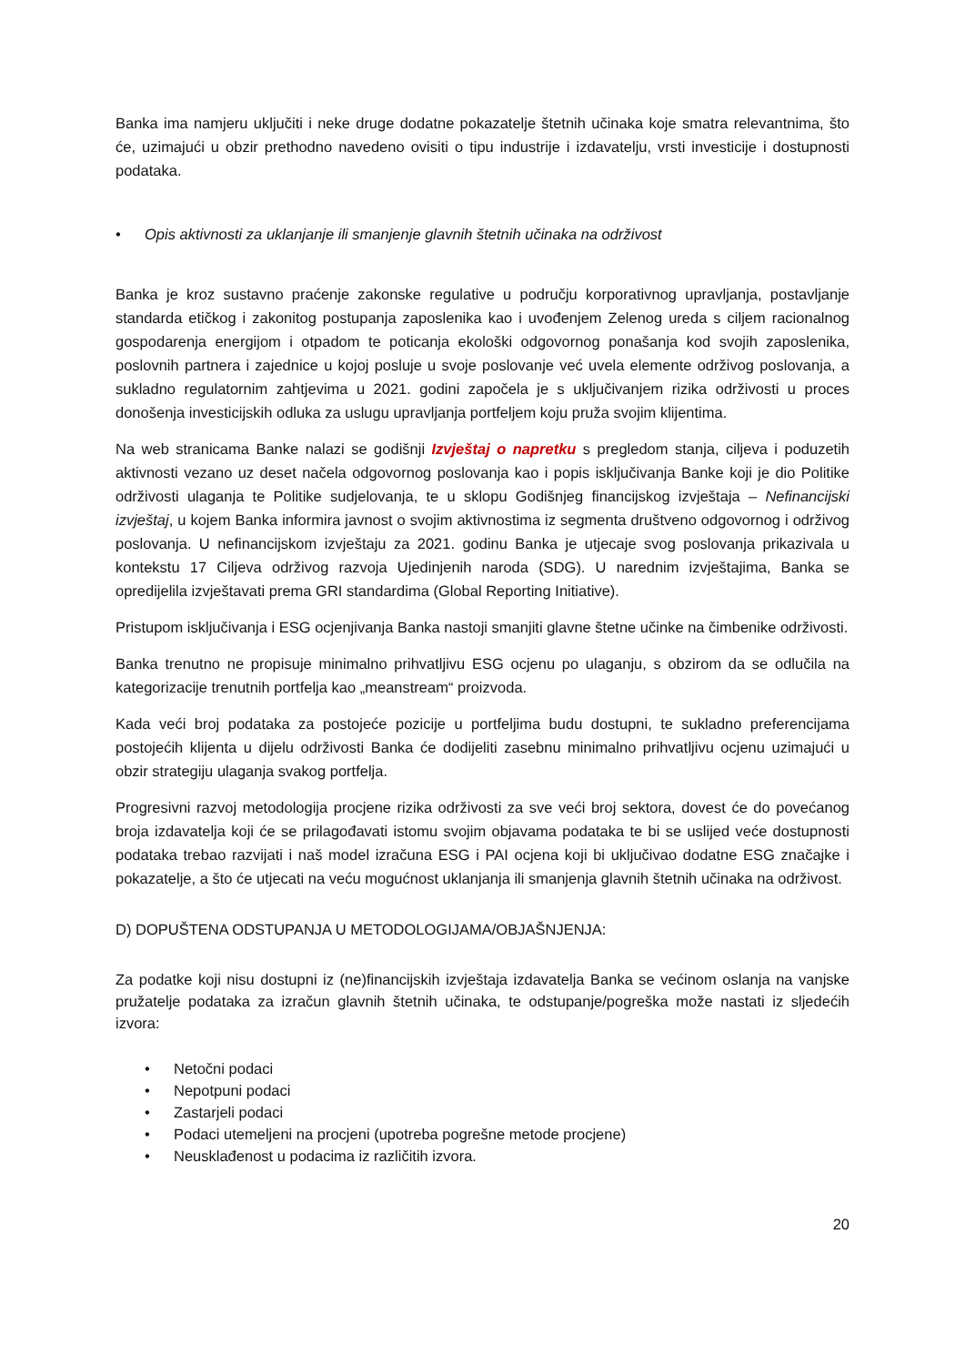Banka ima namjeru uključiti i neke druge dodatne pokazatelje štetnih učinaka koje smatra relevantnima, što će, uzimajući u obzir prethodno navedeno ovisiti o tipu industrije i izdavatelju, vrsti investicije i dostupnosti podataka.
• Opis aktivnosti za uklanjanje ili smanjenje glavnih štetnih učinaka na održivost
Banka je kroz sustavno praćenje zakonske regulative u području korporativnog upravljanja, postavljanje standarda etičkog i zakonitog postupanja zaposlenika kao i uvođenjem Zelenog ureda s ciljem racionalnog gospodarenja energijom i otpadom te poticanja ekološki odgovornog ponašanja kod svojih zaposlenika, poslovnih partnera i zajednice u kojoj posluje u svoje poslovanje već uvela elemente održivog poslovanja, a sukladno regulatornim zahtjevima u 2021. godini započela je s uključivanjem rizika održivosti u proces donošenja investicijskih odluka za uslugu upravljanja portfeljem koju pruža svojim klijentima.
Na web stranicama Banke nalazi se godišnji Izvještaj o napretku s pregledom stanja, ciljeva i poduzetih aktivnosti vezano uz deset načela odgovornog poslovanja kao i popis isključivanja Banke koji je dio Politike održivosti ulaganja te Politike sudjelovanja, te u sklopu Godišnjeg financijskog izvještaja – Nefinancijski izvještaj, u kojem Banka informira javnost o svojim aktivnostima iz segmenta društveno odgovornog i održivog poslovanja. U nefinancijskom izvještaju za 2021. godinu Banka je utjecaje svog poslovanja prikazivala u kontekstu 17 Ciljeva održivog razvoja Ujedinjenih naroda (SDG). U narednim izvještajima, Banka se opredijelila izvještavati prema GRI standardima (Global Reporting Initiative).
Pristupom isključivanja i ESG ocjenjivanja Banka nastoji smanjiti glavne štetne učinke na čimbenike održivosti.
Banka trenutno ne propisuje minimalno prihvatljivu ESG ocjenu po ulaganju, s obzirom da se odlučila na kategorizacije trenutnih portfelja kao „meanstream“ proizvoda.
Kada veći broj podataka za postojeće pozicije u portfeljima budu dostupni, te sukladno preferencijama postojećih klijenta u dijelu održivosti Banka će dodijeliti zasebnu minimalno prihvatljivu ocjenu uzimajući u obzir strategiju ulaganja svakog portfelja.
Progresivni razvoj metodologija procjene rizika održivosti za sve veći broj sektora, dovest će do povećanog broja izdavatelja koji će se prilagođavati istomu svojim objavama podataka te bi se uslijed veće dostupnosti podataka trebao razvijati i naš model izračuna ESG i PAI ocjena koji bi uključivao dodatne ESG značajke i pokazatelje, a što će utjecati na veću mogućnost uklanjanja ili smanjenja glavnih štetnih učinaka na održivost.
D) DOPUŠTENA ODSTUPANJA U METODOLOGIJAMA/OBJAŠNJENJA:
Za podatke koji nisu dostupni iz (ne)financijskih izvještaja izdavatelja Banka se većinom oslanja na vanjske pružatelje podataka za izračun glavnih štetnih učinaka, te odstupanje/pogreška može nastati iz sljedećih izvora:
• Netočni podaci
• Nepotpuni podaci
• Zastarjeli podaci
• Podaci utemeljeni na procjeni (upotreba pogrešne metode procjene)
• Neusklađenost u podacima iz različitih izvora.
20